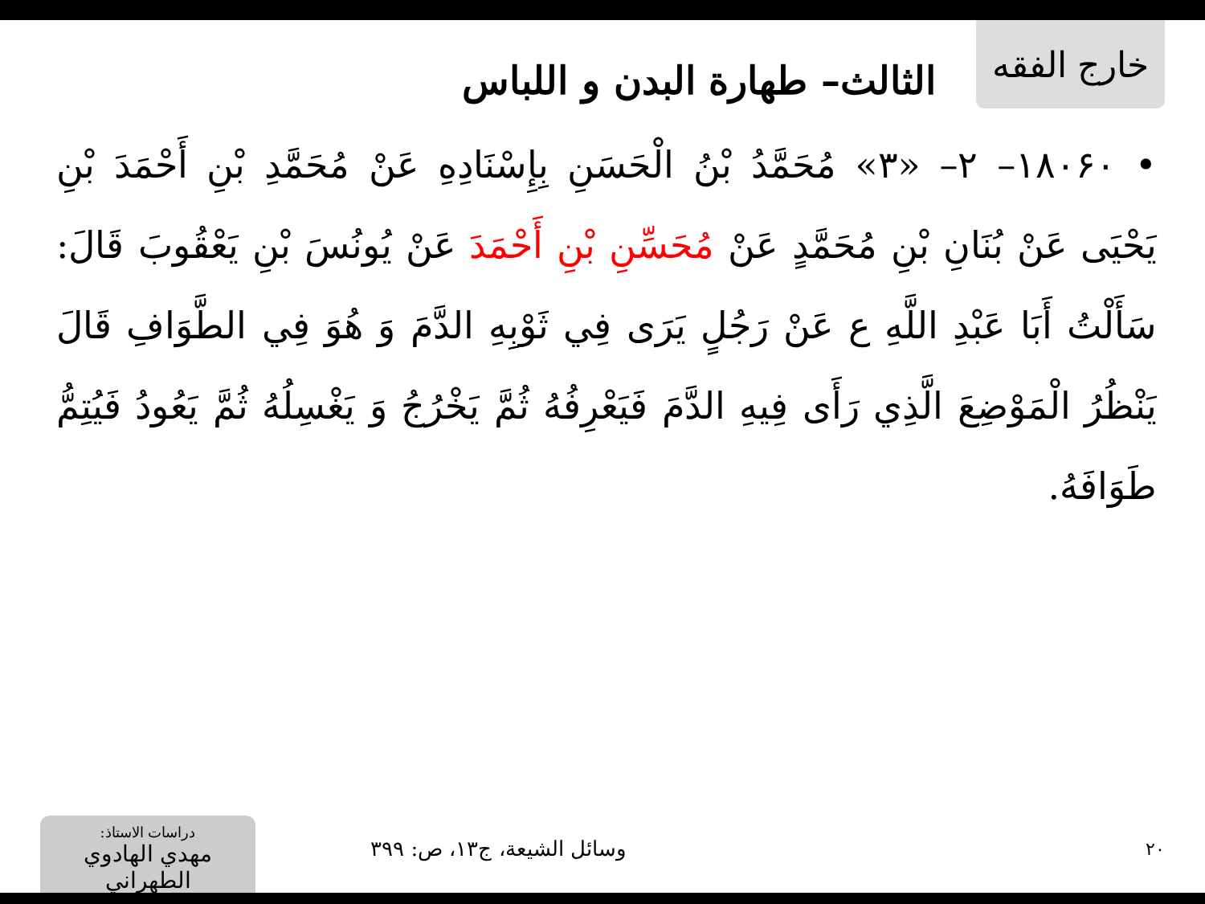خارج الفقه
الثالث– طهارة البدن و اللباس
• ۱۸۰۶۰– ۲– «۳» مُحَمَّدُ بْنُ الْحَسَنِ بِإِسْنَادِهِ عَنْ مُحَمَّدِ بْنِ أَحْمَدَ بْنِ يَحْيَى عَنْ بُنَانِ بْنِ مُحَمَّدٍ عَنْ مُحَسِّنِ بْنِ أَحْمَدَ عَنْ يُونُسَ بْنِ يَعْقُوبَ قَالَ: سَأَلْتُ أَبَا عَبْدِ اللَّهِ ع عَنْ رَجُلٍ يَرَى فِي ثَوْبِهِ الدَّمَ وَ هُوَ فِي الطَّوَافِ قَالَ يَنْظُرُ الْمَوْضِعَ الَّذِي رَأَى فِيهِ الدَّمَ فَيَعْرِفُهُ ثُمَّ يَخْرُجُ وَ يَغْسِلُهُ ثُمَّ يَعُودُ فَيُتِمُّ طَوَافَهُ.
۲۰
وسائل الشيعة، ج۱۳، ص: ۳۹۹
دراسات الاستاذ:
مهدي الهادوي الطهراني